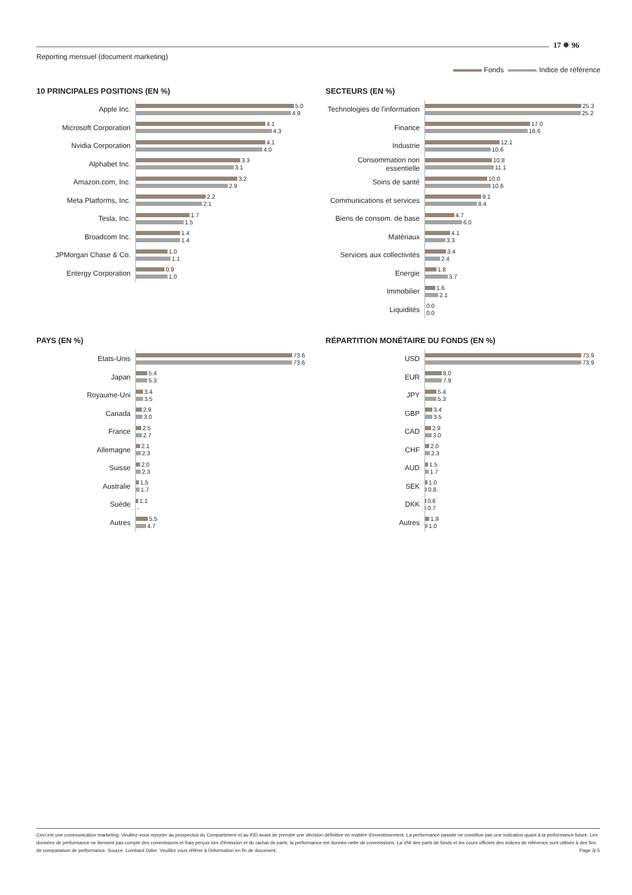Reporting mensuel (document marketing)
17 ✵ 96
Fonds Indice de référence
10 PRINCIPALES POSITIONS (EN %)
Apple Inc.
5.0
4.9
Microsoft Corporation
4.1
4.3
Nvidia Corporation
4.1
4.0
Alphabet Inc.
3.3
3.1
Amazon.com, Inc.
3.2
2.9
Meta Platforms, Inc.
2.2
2.1
Tesla, Inc.
1.7
1.5
Broadcom Inc.
1.4
1.4
JPMorgan Chase & Co.
1.0
1.1
Entergy Corporation
0.9
1.0
SECTEURS (EN %)
Technologies de l'information
25.3
25.2
Finance
17.0
16.6
Industrie
12.1
10.6
Consommation non essentielle
10.8
11.1
Soins de santé
10.0
10.6
Communications et services
9.1
8.4
Biens de consom. de base
4.7
6.0
Matériaux
4.1
3.3
Services aux collectivités
3.4
2.4
Energie
1.8
3.7
Immobilier
1.6
2.1
Liquidités
0.0
0.0
PAYS (EN %)
Etats-Unis
73.6
73.6
Japan
5.4
5.3
Royaume-Uni
3.4
3.5
Canada
2.9
3.0
France
2.5
2.7
Allemagne
2.1
2.3
Suisse
2.0
2.3
Australie
1.5
1.7
Suède
1.1
-
Autres
5.5
4.7
RÉPARTITION MONÉTAIRE DU FONDS (EN %)
USD
73.9
73.9
EUR
8.0
7.9
JPY
5.4
5.3
GBP
3.4
3.5
CAD
2.9
3.0
CHF
2.0
2.3
AUD
1.5
1.7
SEK
1.0
0.8
DKK
0.6
0.7
Autres
1.9
1.0
Ceci est une communication marketing. Veuillez-vous reporter au prospectus du Compartiment et au KID avant de prendre une décision définitive en matière d'investissement. La performance passée ne constitue pas une indication quant à la performance future. Les données de performance ne tiennent pas compte des commissions et frais perçus lors d'émission et du rachat de parts; la performance est donnée nette de commissions. La VNI des parts de fonds et les cours officiels des indices de référence sont utilisés à des fins de comparaison de performance. Source: Lombard Odier. Veuillez vous référer à l'information en fin de document. Page 3/ 5